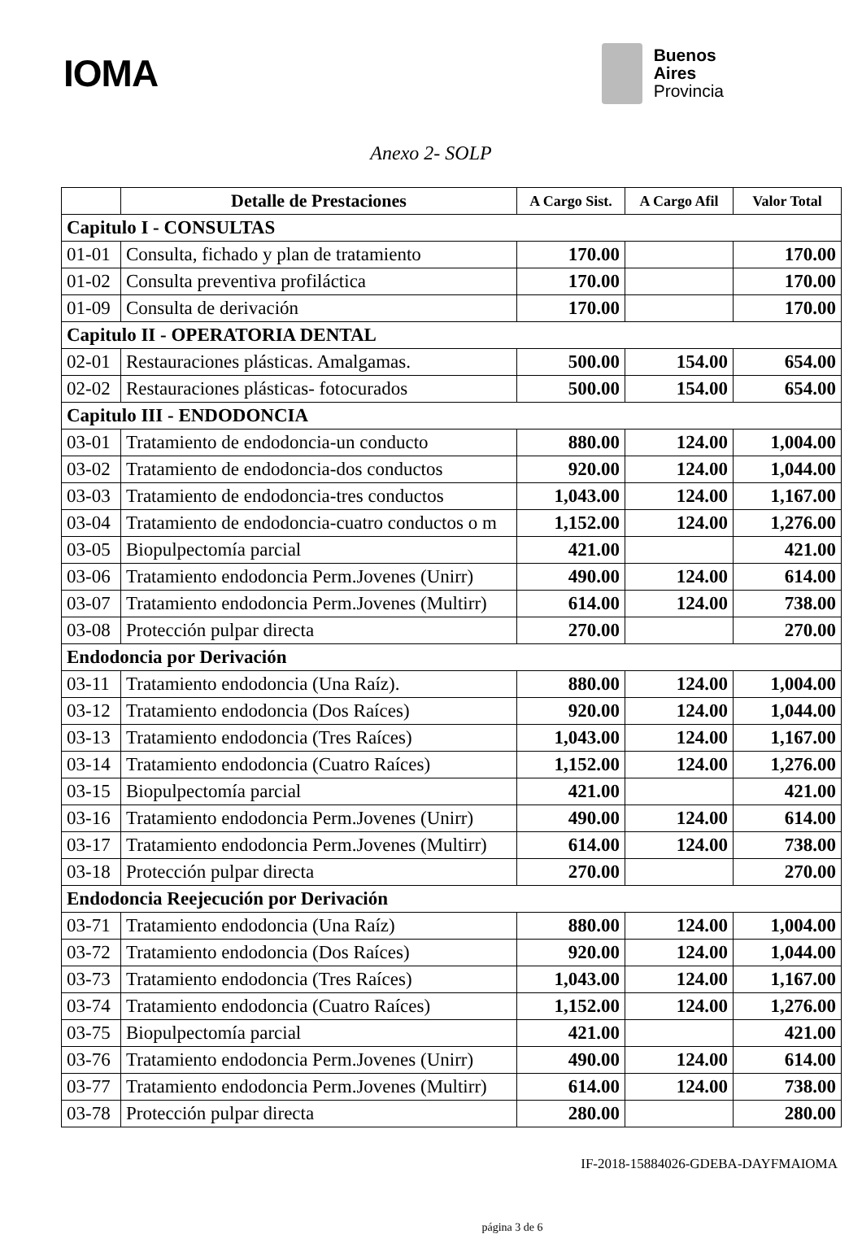IOMA
Buenos
Aires
Provincia
Anexo 2- SOLP
| | Detalle de Prestaciones | A Cargo Sist. | A Cargo Afil | Valor Total |
| --- | --- | --- | --- | --- |
| Capitulo I - CONSULTAS | | | | |
| 01-01 | Consulta, fichado y plan de tratamiento | 170.00 | | 170.00 |
| 01-02 | Consulta preventiva profiláctica | 170.00 | | 170.00 |
| 01-09 | Consulta de derivación | 170.00 | | 170.00 |
| Capitulo II - OPERATORIA DENTAL | | | | |
| 02-01 | Restauraciones plásticas. Amalgamas. | 500.00 | 154.00 | 654.00 |
| 02-02 | Restauraciones plásticas- fotocurados | 500.00 | 154.00 | 654.00 |
| Capitulo III - ENDODONCIA | | | | |
| 03-01 | Tratamiento de endodoncia-un conducto | 880.00 | 124.00 | 1,004.00 |
| 03-02 | Tratamiento de endodoncia-dos conductos | 920.00 | 124.00 | 1,044.00 |
| 03-03 | Tratamiento de endodoncia-tres conductos | 1,043.00 | 124.00 | 1,167.00 |
| 03-04 | Tratamiento de endodoncia-cuatro conductos o m | 1,152.00 | 124.00 | 1,276.00 |
| 03-05 | Biopulpectomía parcial | 421.00 | | 421.00 |
| 03-06 | Tratamiento endodoncia Perm.Jovenes (Unirr) | 490.00 | 124.00 | 614.00 |
| 03-07 | Tratamiento endodoncia Perm.Jovenes (Multirr) | 614.00 | 124.00 | 738.00 |
| 03-08 | Protección pulpar directa | 270.00 | | 270.00 |
| Endodoncia por Derivación | | | | |
| 03-11 | Tratamiento endodoncia (Una Raíz). | 880.00 | 124.00 | 1,004.00 |
| 03-12 | Tratamiento endodoncia (Dos Raíces) | 920.00 | 124.00 | 1,044.00 |
| 03-13 | Tratamiento endodoncia (Tres Raíces) | 1,043.00 | 124.00 | 1,167.00 |
| 03-14 | Tratamiento endodoncia (Cuatro Raíces) | 1,152.00 | 124.00 | 1,276.00 |
| 03-15 | Biopulpectomía parcial | 421.00 | | 421.00 |
| 03-16 | Tratamiento endodoncia Perm.Jovenes (Unirr) | 490.00 | 124.00 | 614.00 |
| 03-17 | Tratamiento endodoncia Perm.Jovenes (Multirr) | 614.00 | 124.00 | 738.00 |
| 03-18 | Protección pulpar directa | 270.00 | | 270.00 |
| Endodoncia Reejecución por Derivación | | | | |
| 03-71 | Tratamiento endodoncia (Una Raíz) | 880.00 | 124.00 | 1,004.00 |
| 03-72 | Tratamiento endodoncia (Dos Raíces) | 920.00 | 124.00 | 1,044.00 |
| 03-73 | Tratamiento endodoncia (Tres Raíces) | 1,043.00 | 124.00 | 1,167.00 |
| 03-74 | Tratamiento endodoncia (Cuatro Raíces) | 1,152.00 | 124.00 | 1,276.00 |
| 03-75 | Biopulpectomía parcial | 421.00 | | 421.00 |
| 03-76 | Tratamiento endodoncia Perm.Jovenes (Unirr) | 490.00 | 124.00 | 614.00 |
| 03-77 | Tratamiento endodoncia Perm.Jovenes (Multirr) | 614.00 | 124.00 | 738.00 |
| 03-78 | Protección pulpar directa | 280.00 | | 280.00 |
IF-2018-15884026-GDEBA-DAYFMAIOMA
página 3 de 6